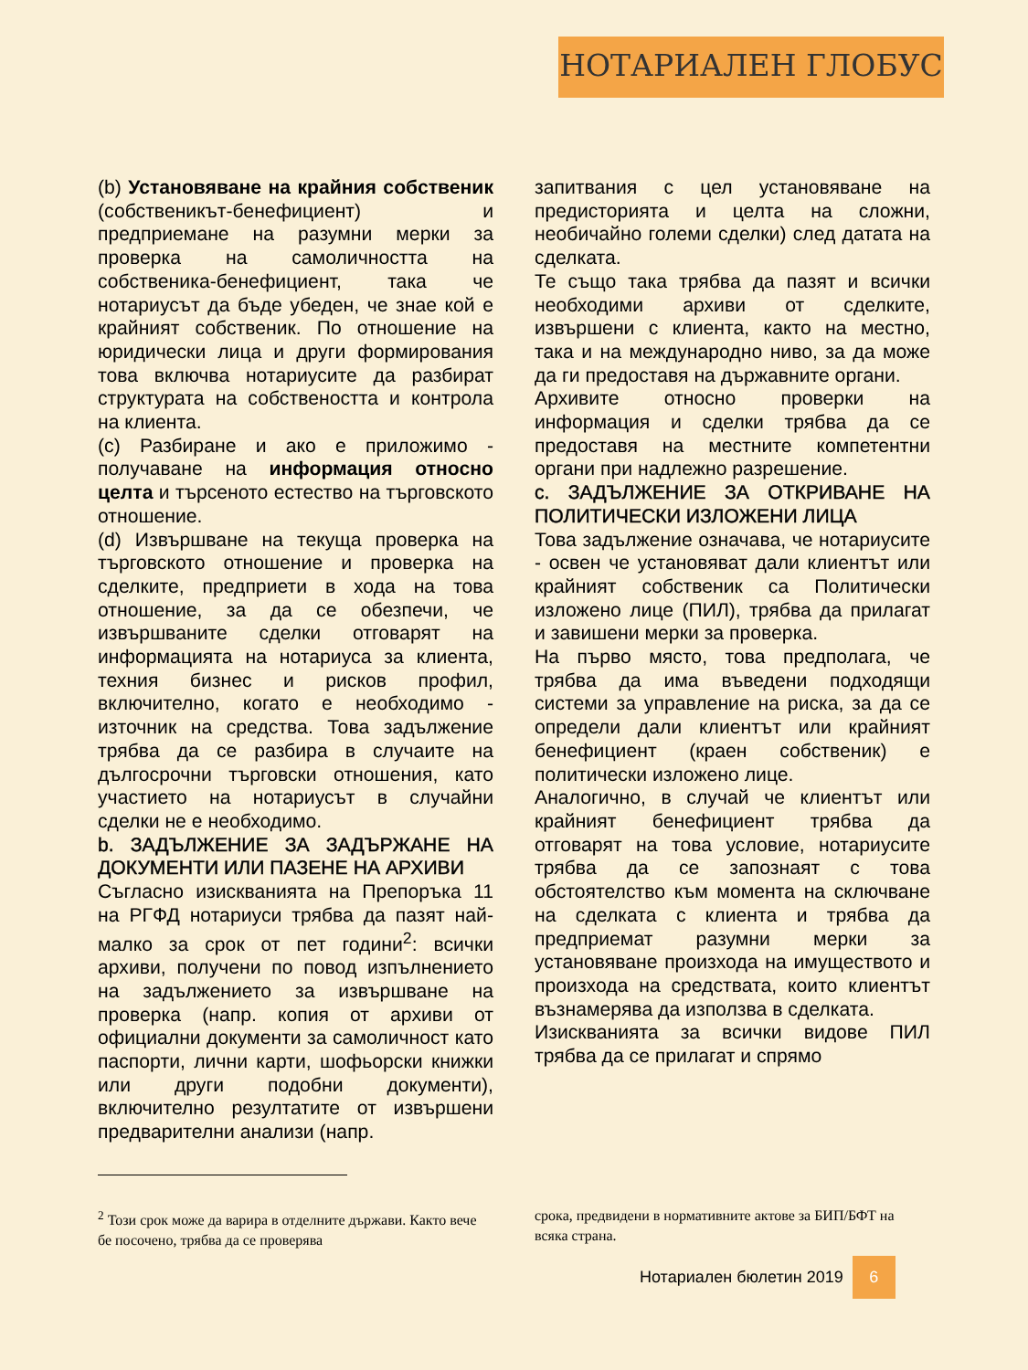НОТАРИАЛЕН ГЛОБУС
(b) Установяване на крайния собственик (собственикът-бенефициент) и предприемане на разумни мерки за проверка на самоличността на собственика-бенефициент, така че нотариусът да бъде убеден, че знае кой е крайният собственик. По отношение на юридически лица и други формирования това включва нотариусите да разбират структурата на собствеността и контрола на клиента.
(c) Разбиране и ако е приложимо - получаване на информация относно целта и търсеното естество на търговското отношение.
(d) Извършване на текуща проверка на търговското отношение и проверка на сделките, предприети в хода на това отношение, за да се обезпечи, че извършваните сделки отговарят на информацията на нотариуса за клиента, техния бизнес и рисков профил, включително, когато е необходимо - източник на средства. Това задължение трябва да се разбира в случаите на дългосрочни търговски отношения, като участието на нотариусът в случайни сделки не е необходимо.
b. ЗАДЪЛЖЕНИЕ ЗА ЗАДЪРЖАНЕ НА ДОКУМЕНТИ ИЛИ ПАЗЕНЕ НА АРХИВИ
Съгласно изискванията на Препоръка 11 на РГФД нотариуси трябва да пазят най-малко за срок от пет години<sup>2</sup>: всички архиви, получени по повод изпълнението на задължението за извършване на проверка (напр. копия от архиви от официални документи за самоличност като паспорти, лични карти, шофьорски книжки или други подобни документи), включително резултатите от извършени предварителни анализи (напр.
запитвания с цел установяване на предисторията и целта на сложни, необичайно големи сделки) след датата на сделката.
Те също така трябва да пазят и всички необходими архиви от сделките, извършени с клиента, както на местно, така и на международно ниво, за да може да ги предоставя на държавните органи.
Архивите относно проверки на информация и сделки трябва да се предоставя на местните компетентни органи при надлежно разрешение.
c. ЗАДЪЛЖЕНИЕ ЗА ОТКРИВАНЕ НА ПОЛИТИЧЕСКИ ИЗЛОЖЕНИ ЛИЦА
Това задължение означава, че нотариусите - освен че установяват дали клиентът или крайният собственик са Политически изложено лице (ПИЛ), трябва да прилагат и завишени мерки за проверка.
На първо място, това предполага, че трябва да има въведени подходящи системи за управление на риска, за да се определи дали клиентът или крайният бенефициент (краен собственик) е политически изложено лице.
Аналогично, в случай че клиентът или крайният бенефициент трябва да отговарят на това условие, нотариусите трябва да се запознаят с това обстоятелство към момента на сключване на сделката с клиента и трябва да предприемат разумни мерки за установяване произхода на имуществото и произхода на средствата, които клиентът възнамерява да използва в сделката.
Изискванията за всички видове ПИЛ трябва да се прилагат и спрямо
<sup>2</sup> Този срок може да варира в отделните държави. Както вече бе посочено, трябва да се проверява
срока, предвидени в нормативните актове за БИП/БФТ на всяка страна.
Нотариален бюлетин 2019 6